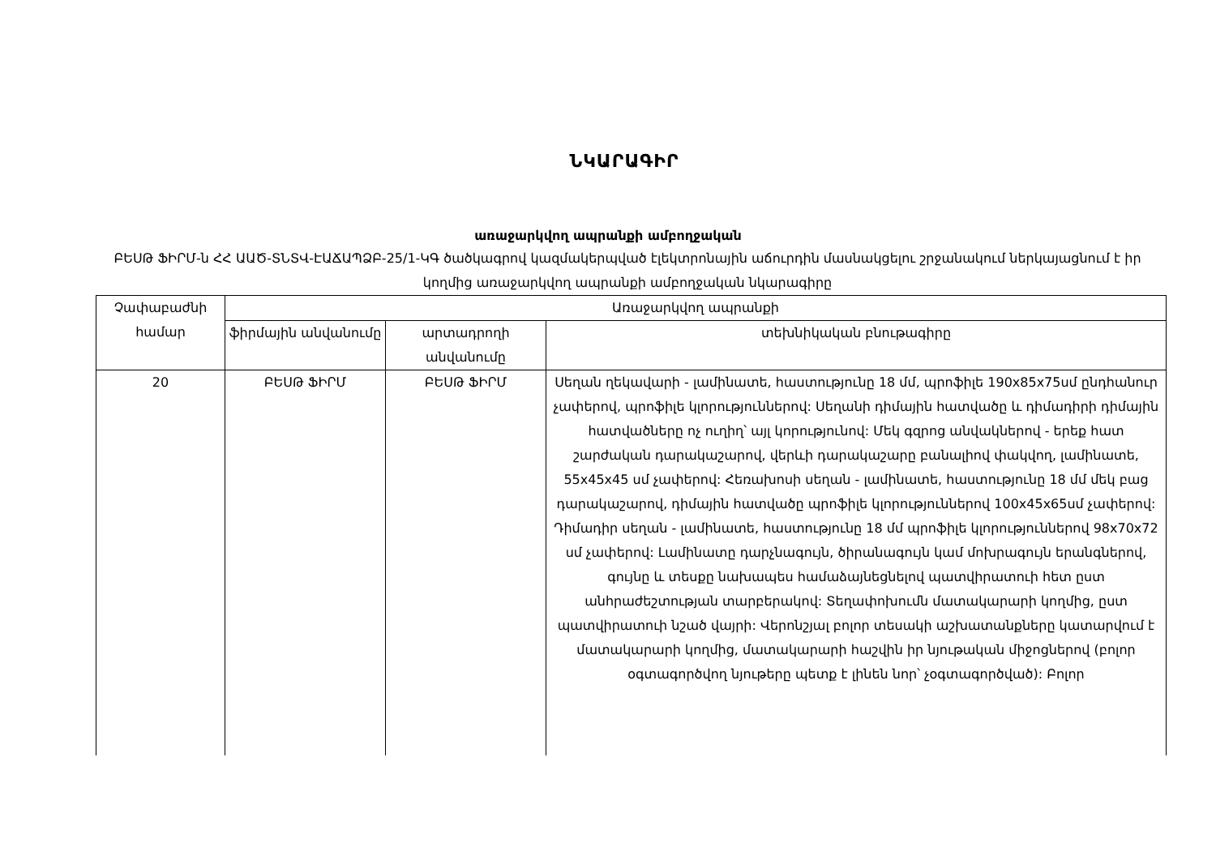ՆԿԱՐԱԳԻՐ
առաջարկվող ապրանքի ամբողջական
ԲԵՍԹ ՖԻՐՄ-ն ՀՀ ԱԱԾ-ՏՆՏՎ-ԷԱՃԱՊՁԲ-25/1-ԿԳ ծածկագրով կազմակերպված էլեկտրոնային աճուրդին մասնակցելու շրջանակում ներկայացնում է իր կողմից առաջարկվող ապրանքի ամբողջական նկարագիրը
| Չափաբաժնի համար | Առաջարկվող ապրանքի | | |
| --- | --- | --- | --- |
| | ֆիրմային անվանումը | արտադրողի անվանումը | տեխնիկական բնութագիրը |
| 20 | ԲԵՍԹ ՖԻՐՄ | ԲԵՍԹ ՖԻՐՄ | Սեղան ղեկավարի - լամինատե, հաստությունը 18 մմ, պրոֆիլե 190x85x75սմ ընդհանուր չափերով, պրոֆիլե կլորություններով: Սեղանի դիմային հատվածը և դիմադիրի դիմային հատվածները ոչ ուղիղ՝ այլ կորությունով: Մեկ գզրոց անվակներով - երեք հատ շարժական դարակաշարով, վերևի դարակաշարը բանալիով փակվող, լամինատե, 55x45x45 սմ չափերով: Հեռախոսի սեղան - լամինատե, հաստությունը 18 մմ մեկ բաց դարակաշարով, դիմային հատվածը պրոֆիլե կլորություններով 100x45x65սմ չափերով: Դիմադիր սեղան - լամինատե, հաստությունը 18 մմ պրոֆիլե կլորություններով 98x70x72 սմ չափերով: Լամինատը դարչնագույն, ծիրանագույն կամ մոխրագույն երանգներով, գույնը և տեսքը նախապես համաձայնեցնելով պատվիրատուի հետ ըստ անհրաժեշտության տարբերակով: Տեղափոխումն մատակարարի կողմից, ըստ պատվիրատուի նշած վայրի: Վերոնշյալ բոլոր տեսակի աշխատանքները կատարվում է մատակարարի կողմից, մատակարարի հաշվին իր նյութական միջոցներով (բոլոր օգտագործվող նյութերը պետք է լինեն նոր՝ չօգտագործված): Բոլոր |